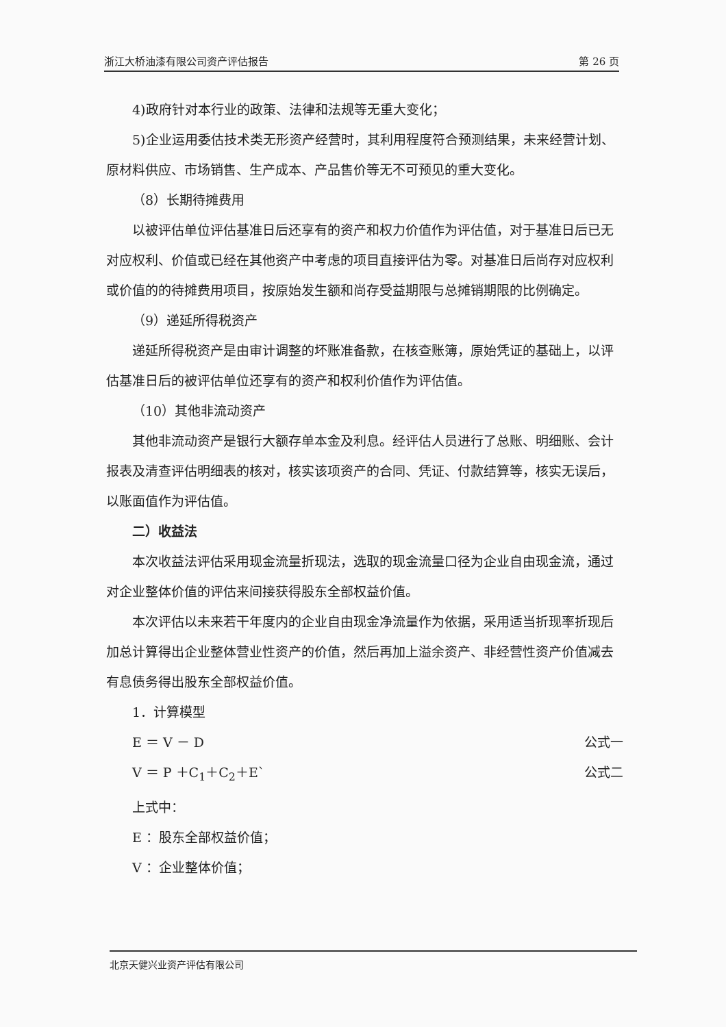浙江大桥油漆有限公司资产评估报告 第 26 页
4)政府针对本行业的政策、法律和法规等无重大变化；
5)企业运用委估技术类无形资产经营时，其利用程度符合预测结果，未来经营计划、原材料供应、市场销售、生产成本、产品售价等无不可预见的重大变化。
（8）长期待摊费用
以被评估单位评估基准日后还享有的资产和权力价值作为评估值，对于基准日后已无对应权利、价值或已经在其他资产中考虑的项目直接评估为零。对基准日后尚存对应权利或价值的的待摊费用项目，按原始发生额和尚存受益期限与总摊销期限的比例确定。
（9）递延所得税资产
递延所得税资产是由审计调整的坏账准备款，在核查账簿，原始凭证的基础上，以评估基准日后的被评估单位还享有的资产和权利价值作为评估值。
（10）其他非流动资产
其他非流动资产是银行大额存单本金及利息。经评估人员进行了总账、明细账、会计报表及清查评估明细表的核对，核实该项资产的合同、凭证、付款结算等，核实无误后，以账面值作为评估值。
二）收益法
本次收益法评估采用现金流量折现法，选取的现金流量口径为企业自由现金流，通过对企业整体价值的评估来间接获得股东全部权益价值。
本次评估以未来若干年度内的企业自由现金净流量作为依据，采用适当折现率折现后加总计算得出企业整体营业性资产的价值，然后再加上溢余资产、非经营性资产价值减去有息债务得出股东全部权益价值。
1．计算模型
E ＝ V － D 公式一
V ＝ P ＋C<sub>1</sub>＋C<sub>2</sub>＋E` 公式二
上式中：
E ：股东全部权益价值；
V ：企业整体价值；
北京天健兴业资产评估有限公司